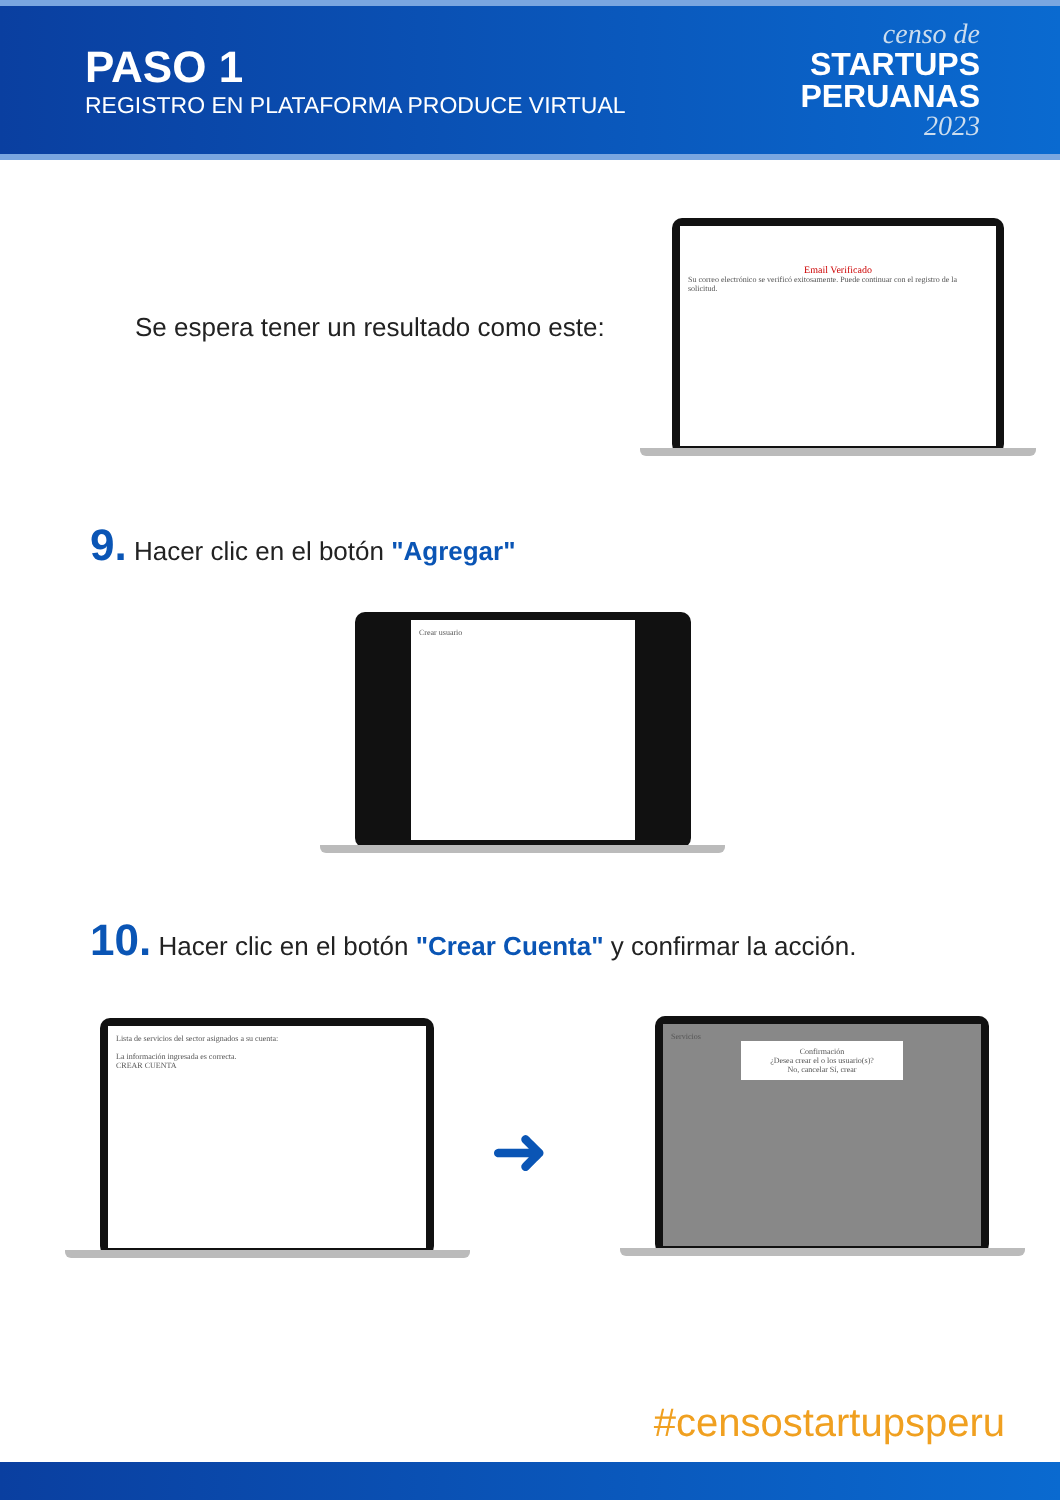PASO 1
REGISTRO EN PLATAFORMA PRODUCE VIRTUAL
censo de
STARTUPS
PERUANAS
2023
Se espera tener un resultado como este:
Email Verificado
Su correo electrónico se verificó exitosamente. Puede continuar con el registro de la solicitud.
9. Hacer clic en el botón "Agregar"
Crear usuario
10. Hacer clic en el botón "Crear Cuenta" y confirmar la acción.
Lista de servicios del sector asignados a su cuenta:
La información ingresada es correcta.
CREAR CUENTA
➜
Servicios
Confirmación
¿Desea crear el o los usuario(s)?
No, cancelar Sí, crear
#censostartupsperu